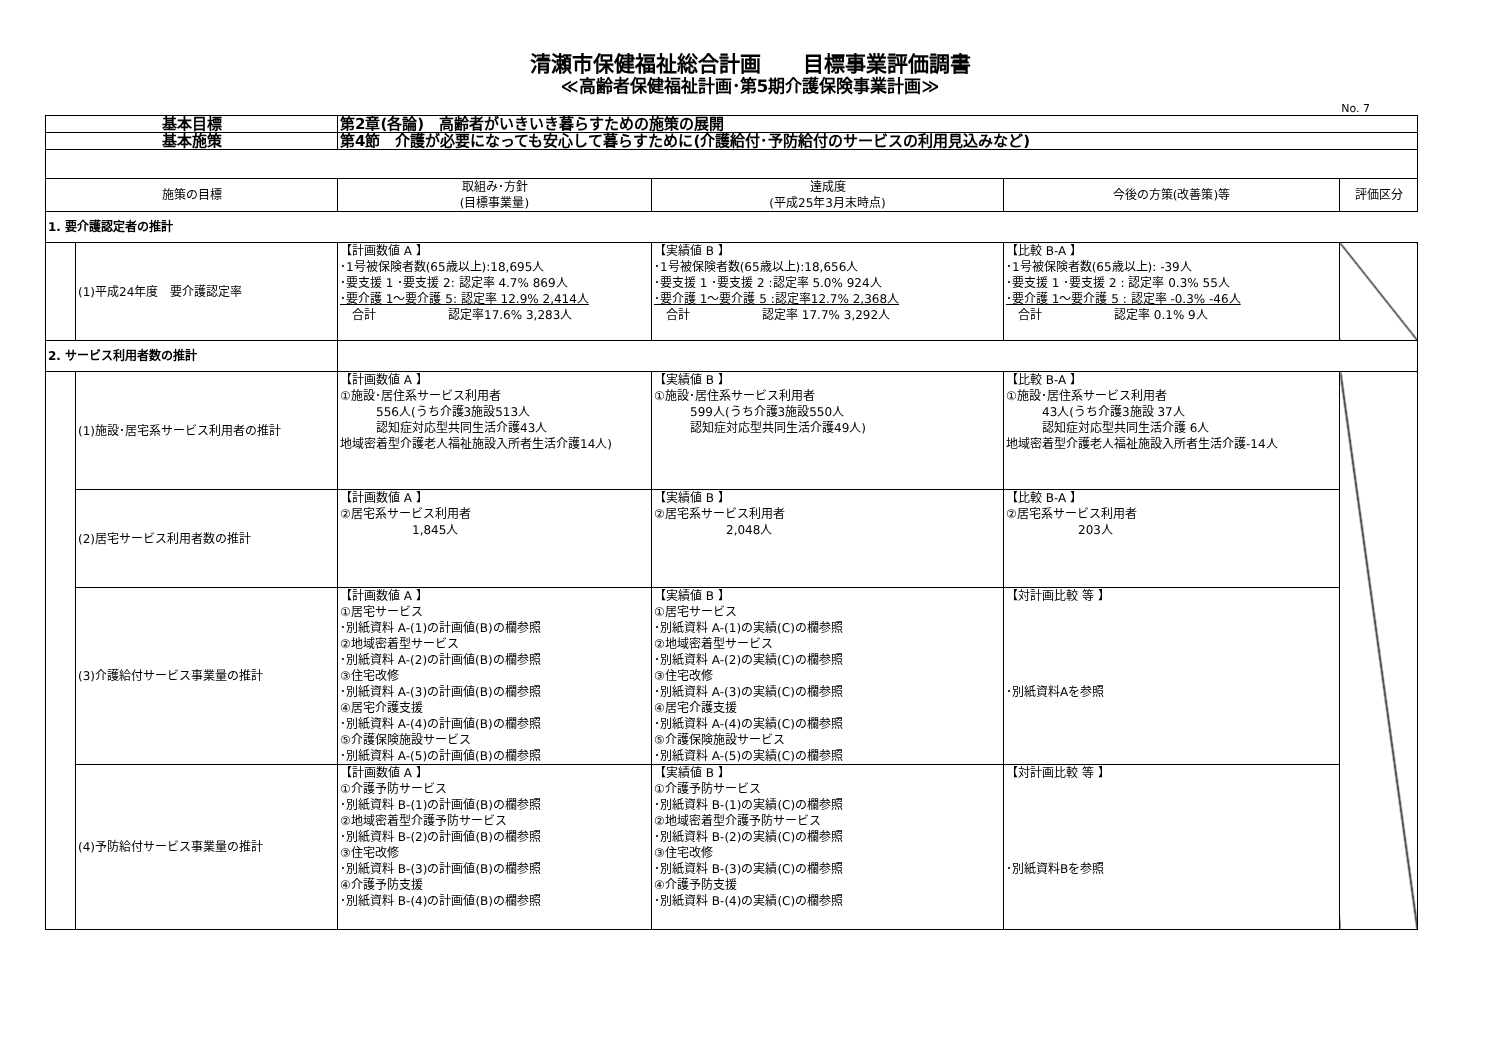清瀬市保健福祉総合計画　　目標事業評価調書
≪高齢者保健福祉計画･第5期介護保険事業計画≫
No. 7
| 基本目標 | | 第2章(各論) 高齢者がいきいき暮らすための施策の展開 | | | |
| 基本施策 | | 第4節 介護が必要になっても安心して暮らすために(介護給付･予防給付のサービスの利用見込みなど) | | | |
| 施策の目標 | | 取組み･方針 (目標事業量) | 達成度 (平成25年3月末時点) | 今後の方策(改善策)等 | 評価区分 |
| 1. 要介護認定者の推計 | | | | | |
| | (1)平成24年度 要介護認定率 | 【計画数値 A 】 ･1号被保険者数(65歳以上):18,695人 ･要支援 1 ･要支援 2: 認定率 4.7% 869人 ･要介護 1～要介護 5: 認定率 12.9% 2,414人 合計 認定率17.6% 3,283人 | 【実績値 B 】 ･1号被保険者数(65歳以上):18,656人 ･要支援 1 ･要支援 2 :認定率 5.0% 924人 ･要介護 1～要介護 5 :認定率12.7% 2,368人 合計 認定率 17.7% 3,292人 | 【比較 B-A 】 ･1号被保険者数(65歳以上): -39人 ･要支援 1 ･要支援 2 : 認定率 0.3% 55人 ･要介護 1～要介護 5 : 認定率 -0.3% -46人 合計 認定率 0.1% 9人 | |
| 2. サービス利用者数の推計 | | | | | |
| | (1)施設･居宅系サービス利用者の推計 | 【計画数値 A 】 ①施設･居住系サービス利用者 556人(うち介護3施設513人 認知症対応型共同生活介護43人 地域密着型介護老人福祉施設入所者生活介護14人) | 【実績値 B 】 ①施設･居住系サービス利用者 599人(うち介護3施設550人 認知症対応型共同生活介護49人) | 【比較 B-A 】 ①施設･居住系サービス利用者 43人(うち介護3施設 37人 認知症対応型共同生活介護 6人 地域密着型介護老人福祉施設入所者生活介護-14人 | |
| | (2)居宅サービス利用者数の推計 | 【計画数値 A 】 ②居宅系サービス利用者 1,845人 | 【実績値 B 】 ②居宅系サービス利用者 2,048人 | 【比較 B-A 】 ②居宅系サービス利用者 203人 | |
| | (3)介護給付サービス事業量の推計 | 【計画数値 A 】 ①居宅サービス ･別紙資料 A-(1)の計画値(B)の欄参照 ②地域密着型サービス ･別紙資料 A-(2)の計画値(B)の欄参照 ③住宅改修 ･別紙資料 A-(3)の計画値(B)の欄参照 ④居宅介護支援 ･別紙資料 A-(4)の計画値(B)の欄参照 ⑤介護保険施設サービス ･別紙資料 A-(5)の計画値(B)の欄参照 | 【実績値 B 】 ①居宅サービス ･別紙資料 A-(1)の実績(C)の欄参照 ②地域密着型サービス ･別紙資料 A-(2)の実績(C)の欄参照 ③住宅改修 ･別紙資料 A-(3)の実績(C)の欄参照 ④居宅介護支援 ･別紙資料 A-(4)の実績(C)の欄参照 ⑤介護保険施設サービス ･別紙資料 A-(5)の実績(C)の欄参照 | 【対計画比較 等 】 ･別紙資料Aを参照 | |
| | (4)予防給付サービス事業量の推計 | 【計画数値 A 】 ①介護予防サービス ･別紙資料 B-(1)の計画値(B)の欄参照 ②地域密着型介護予防サービス ･別紙資料 B-(2)の計画値(B)の欄参照 ③住宅改修 ･別紙資料 B-(3)の計画値(B)の欄参照 ④介護予防支援 ･別紙資料 B-(4)の計画値(B)の欄参照 | 【実績値 B 】 ①介護予防サービス ･別紙資料 B-(1)の実績(C)の欄参照 ②地域密着型介護予防サービス ･別紙資料 B-(2)の実績(C)の欄参照 ③住宅改修 ･別紙資料 B-(3)の実績(C)の欄参照 ④介護予防支援 ･別紙資料 B-(4)の実績(C)の欄参照 | 【対計画比較 等 】 ･別紙資料Bを参照 | |